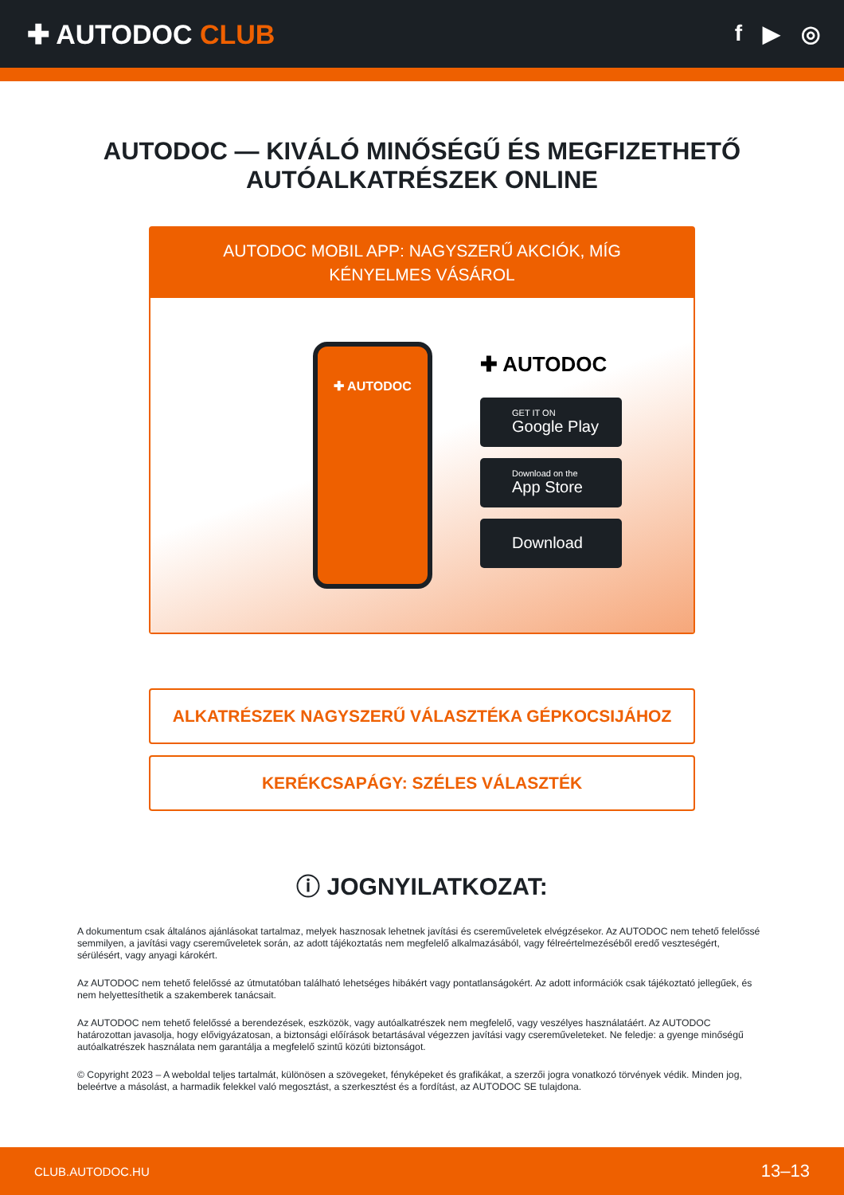✚ AUTODOC CLUB
f ▶ ◎
AUTODOC — KIVÁLÓ MINŐSÉGŰ ÉS MEGFIZETHETŐ
AUTÓALKATRÉSZEK ONLINE
AUTODOC MOBIL APP: NAGYSZERŰ AKCIÓK, MÍG KÉNYELMES VÁSÁROL
✚ AUTODOC
✚ AUTODOC
GET IT ON
Google Play
Download on the
App Store
Download
ALKATRÉSZEK NAGYSZERŰ VÁLASZTÉKA GÉPKOCSIJÁHOZ
KERÉKCSAPÁGY: SZÉLES VÁLASZTÉK
ⓘ JOGNYILATKOZAT:
A dokumentum csak általános ajánlásokat tartalmaz, melyek hasznosak lehetnek javítási és csereműveletek elvégzésekor. Az AUTODOC nem tehető felelőssé semmilyen, a javítási vagy csereműveletek során, az adott tájékoztatás nem megfelelő alkalmazásából, vagy félreértelmezéséből eredő veszteségért, sérülésért, vagy anyagi károkért.
Az AUTODOC nem tehető felelőssé az útmutatóban található lehetséges hibákért vagy pontatlanságokért. Az adott információk csak tájékoztató jellegűek, és nem helyettesíthetik a szakemberek tanácsait.
Az AUTODOC nem tehető felelőssé a berendezések, eszközök, vagy autóalkatrészek nem megfelelő, vagy veszélyes használatáért. Az AUTODOC határozottan javasolja, hogy elővigyázatosan, a biztonsági előírások betartásával végezzen javítási vagy csereműveleteket. Ne feledje: a gyenge minőségű autóalkatrészek használata nem garantálja a megfelelő szintű közúti biztonságot.
© Copyright 2023 – A weboldal teljes tartalmát, különösen a szövegeket, fényképeket és grafikákat, a szerzői jogra vonatkozó törvények védik. Minden jog, beleértve a másolást, a harmadik felekkel való megosztást, a szerkesztést és a fordítást, az AUTODOC SE tulajdona.
CLUB.AUTODOC.HU 13–13